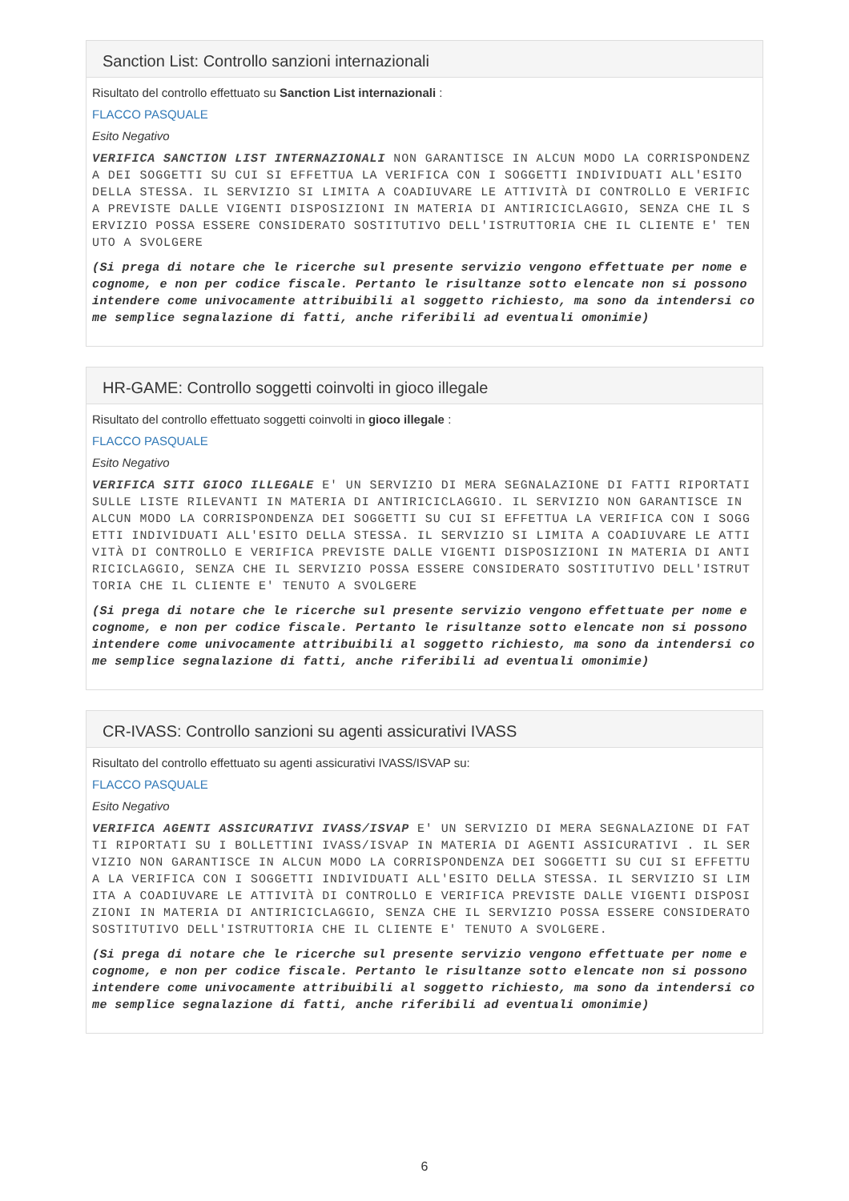Sanction List: Controllo sanzioni internazionali
Risultato del controllo effettuato su Sanction List internazionali :
FLACCO PASQUALE
Esito Negativo
VERIFICA SANCTION LIST INTERNAZIONALI NON GARANTISCE IN ALCUN MODO LA CORRISPONDENZA DEI SOGGETTI SU CUI SI EFFETTUA LA VERIFICA CON I SOGGETTI INDIVIDUATI ALL'ESITO DELLA STESSA. IL SERVIZIO SI LIMITA A COADIUVARE LE ATTIVITÀ DI CONTROLLO E VERIFICA PREVISTE DALLE VIGENTI DISPOSIZIONI IN MATERIA DI ANTIRICICLAGGIO, SENZA CHE IL SERVIZIO POSSA ESSERE CONSIDERATO SOSTITUTIVO DELL'ISTRUTTORIA CHE IL CLIENTE E' TENUTO A SVOLGERE
(Si prega di notare che le ricerche sul presente servizio vengono effettuate per nome e cognome, e non per codice fiscale. Pertanto le risultanze sotto elencate non si possono intendere come univocamente attribuibili al soggetto richiesto, ma sono da intendersi come semplice segnalazione di fatti, anche riferibili ad eventuali omonimie)
HR-GAME: Controllo soggetti coinvolti in gioco illegale
Risultato del controllo effettuato soggetti coinvolti in gioco illegale :
FLACCO PASQUALE
Esito Negativo
VERIFICA SITI GIOCO ILLEGALE E' UN SERVIZIO DI MERA SEGNALAZIONE DI FATTI RIPORTATI SULLE LISTE RILEVANTI IN MATERIA DI ANTIRICICLAGGIO. IL SERVIZIO NON GARANTISCE IN ALCUN MODO LA CORRISPONDENZA DEI SOGGETTI SU CUI SI EFFETTUA LA VERIFICA CON I SOGGETTI INDIVIDUATI ALL'ESITO DELLA STESSA. IL SERVIZIO SI LIMITA A COADIUVARE LE ATTIVITÀ DI CONTROLLO E VERIFICA PREVISTE DALLE VIGENTI DISPOSIZIONI IN MATERIA DI ANTIRICICLAGGIO, SENZA CHE IL SERVIZIO POSSA ESSERE CONSIDERATO SOSTITUTIVO DELL'ISTRUTTORIA CHE IL CLIENTE E' TENUTO A SVOLGERE
(Si prega di notare che le ricerche sul presente servizio vengono effettuate per nome e cognome, e non per codice fiscale. Pertanto le risultanze sotto elencate non si possono intendere come univocamente attribuibili al soggetto richiesto, ma sono da intendersi come semplice segnalazione di fatti, anche riferibili ad eventuali omonimie)
CR-IVASS: Controllo sanzioni su agenti assicurativi IVASS
Risultato del controllo effettuato su agenti assicurativi IVASS/ISVAP su:
FLACCO PASQUALE
Esito Negativo
VERIFICA AGENTI ASSICURATIVI IVASS/ISVAP E' UN SERVIZIO DI MERA SEGNALAZIONE DI FATTI RIPORTATI SU I BOLLETTINI IVASS/ISVAP IN MATERIA DI AGENTI ASSICURATIVI . IL SERVIZIO NON GARANTISCE IN ALCUN MODO LA CORRISPONDENZA DEI SOGGETTI SU CUI SI EFFETTUA LA VERIFICA CON I SOGGETTI INDIVIDUATI ALL'ESITO DELLA STESSA. IL SERVIZIO SI LIMITA A COADIUVARE LE ATTIVITÀ DI CONTROLLO E VERIFICA PREVISTE DALLE VIGENTI DISPOSIZIONI IN MATERIA DI ANTIRICICLAGGIO, SENZA CHE IL SERVIZIO POSSA ESSERE CONSIDERATO SOSTITUTIVO DELL'ISTRUTTORIA CHE IL CLIENTE E' TENUTO A SVOLGERE.
(Si prega di notare che le ricerche sul presente servizio vengono effettuate per nome e cognome, e non per codice fiscale. Pertanto le risultanze sotto elencate non si possono intendere come univocamente attribuibili al soggetto richiesto, ma sono da intendersi come semplice segnalazione di fatti, anche riferibili ad eventuali omonimie)
6